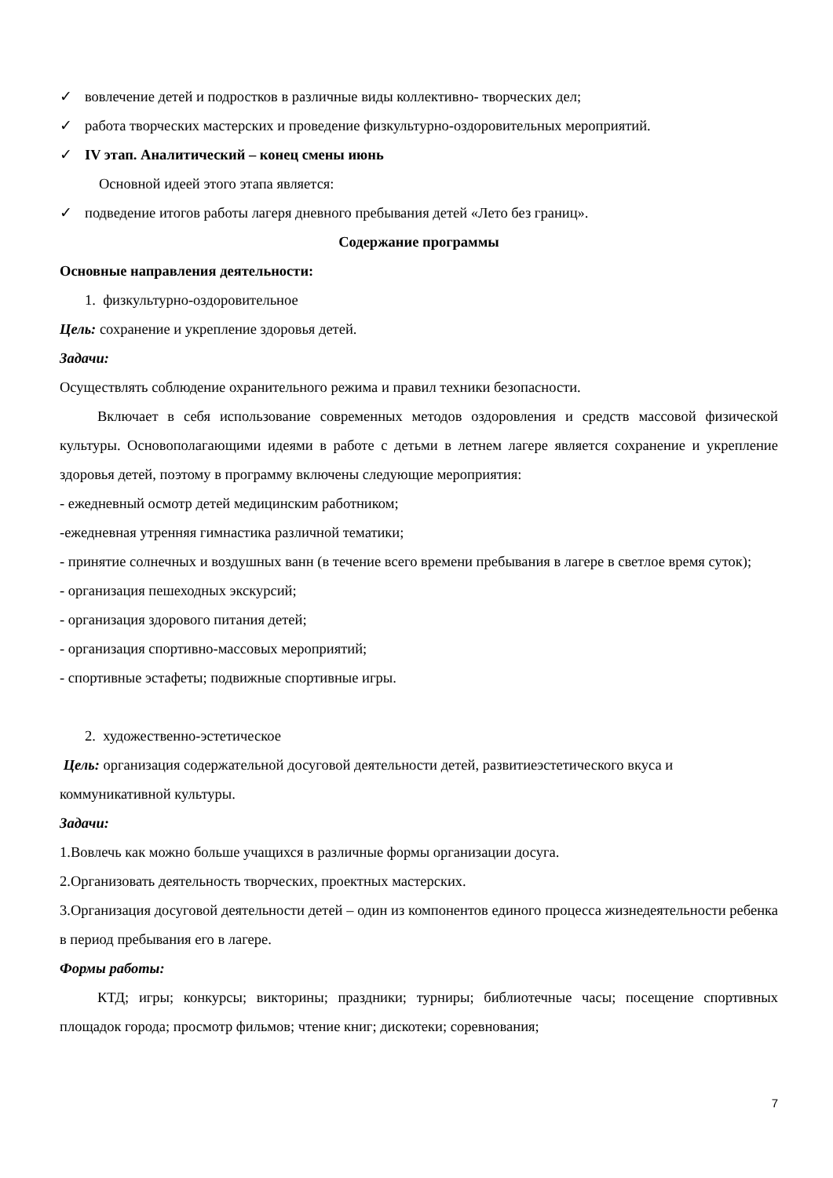✓ вовлечение детей и подростков в различные виды коллективно- творческих дел;
✓ работа творческих мастерских и проведение физкультурно-оздоровительных мероприятий.
✓ IV этап. Аналитический – конец смены июнь
Основной идеей этого этапа является:
✓ подведение итогов работы лагеря дневного пребывания детей «Лето без границ».
Содержание программы
Основные направления деятельности:
1. физкультурно-оздоровительное
Цель: сохранение и укрепление здоровья детей.
Задачи:
Осуществлять соблюдение охранительного режима и правил техники безопасности.
Включает в себя использование современных методов оздоровления и средств массовой физической культуры. Основополагающими идеями в работе с детьми в летнем лагере является сохранение и укрепление здоровья детей, поэтому в программу включены следующие мероприятия:
- ежедневный осмотр детей медицинским работником;
-ежедневная утренняя гимнастика различной тематики;
- принятие солнечных и воздушных ванн (в течение всего времени пребывания в лагере в светлое время суток);
- организация пешеходных экскурсий;
- организация здорового питания детей;
- организация спортивно-массовых мероприятий;
- спортивные эстафеты; подвижные спортивные игры.
2. художественно-эстетическое
Цель: организация содержательной досуговой деятельности детей, развитиеэстетического вкуса и коммуникативной культуры.
Задачи:
1.Вовлечь как можно больше учащихся в различные формы организации досуга.
2.Организовать деятельность творческих, проектных мастерских.
3.Организация досуговой деятельности детей – один из компонентов единого процесса жизнедеятельности ребенка в период пребывания его в лагере.
Формы работы:
КТД; игры; конкурсы; викторины; праздники; турниры; библиотечные часы; посещение спортивных площадок города; просмотр фильмов; чтение книг; дискотеки; соревнования;
7